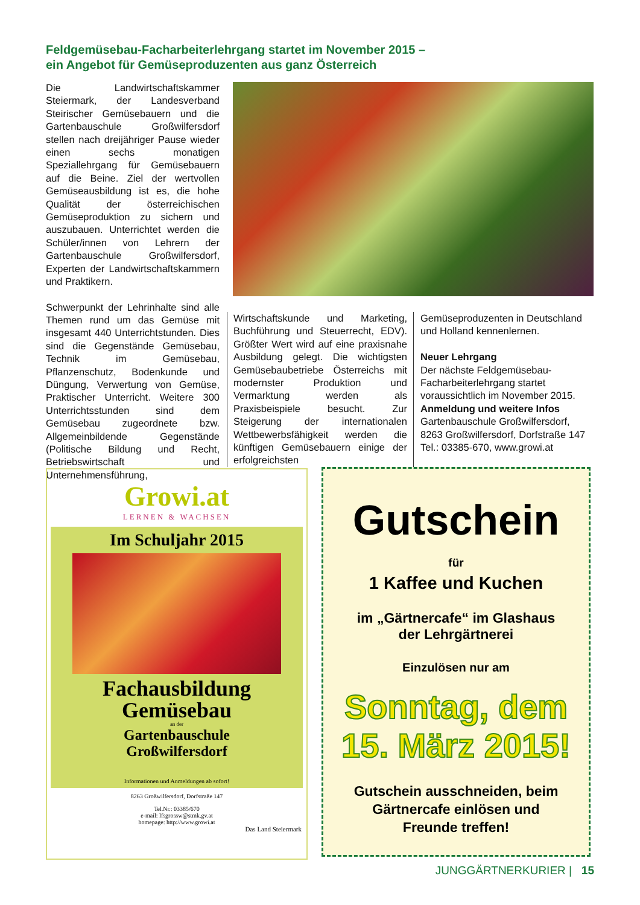Feldgemüsebau-Facharbeiterlehrgang startet im November 2015 –
ein Angebot für Gemüseproduzenten aus ganz Österreich
Die Landwirtschaftskammer Steiermark, der Landesverband Steirischer Gemüsebauern und die Gartenbauschule Großwilfersdorf stellen nach dreijähriger Pause wieder einen sechs monatigen Speziallehrgang für Gemüsebauern auf die Beine. Ziel der wertvollen Gemüseausbildung ist es, die hohe Qualität der österreichischen Gemüseproduktion zu sichern und auszubauen. Unterrichtet werden die Schüler/innen von Lehrern der Gartenbauschule Großwilfersdorf, Experten der Landwirtschaftskammern und Praktikern.
Schwerpunkt der Lehrinhalte sind alle Themen rund um das Gemüse mit insgesamt 440 Unterrichtstunden. Dies sind die Gegenstände Gemüsebau, Technik im Gemüsebau, Pflanzenschutz, Bodenkunde und Düngung, Verwertung von Gemüse, Praktischer Unterricht. Weitere 300 Unterrichtsstunden sind dem Gemüsebau zugeordnete bzw. Allgemeinbildende Gegenstände (Politische Bildung und Recht, Betriebswirtschaft und Unternehmensführung,
Wirtschaftskunde und Marketing, Buchführung und Steuerrecht, EDV). Größter Wert wird auf eine praxisnahe Ausbildung gelegt. Die wichtigsten Gemüsebaubetriebe Österreichs mit modernster Produktion und Vermarktung werden als Praxisbeispiele besucht. Zur Steigerung der internationalen Wettbewerbsfähigkeit werden die künftigen Gemüsebauern einige der erfolgreichsten
Gemüseproduzenten in Deutschland und Holland kennenlernen.
Neuer Lehrgang
Der nächste Feldgemüsebau-Facharbeiterlehrgang startet voraussichtlich im November 2015.
Anmeldung und weitere Infos
Gartenbauschule Großwilfersdorf, 8263 Großwilfersdorf, Dorfstraße 147
Tel.: 03385-670, www.growi.at
Growi.at
LERNEN & WACHSEN
Im Schuljahr 2015
Fachausbildung
Gemüsebau
an der
Gartenbauschule
Großwilfersdorf
Informationen und Anmeldungen ab sofort!
8263 Großwilfersdorf, Dorfstraße 147
Tel.Nr.: 03385/670
e-mail: lfsgrossw@stmk.gv.at
homepage: http://www.growi.at
Das Land Steiermark
Gutschein
für
1 Kaffee und Kuchen
im „Gärtnercafe“ im Glashaus
der Lehrgärtnerei
Einzulösen nur am
Sonntag, dem
15. März 2015!
Gutschein ausschneiden, beim
Gärtnercafe einlösen und
Freunde treffen!
JUNGGÄRTNERKURIER | 15